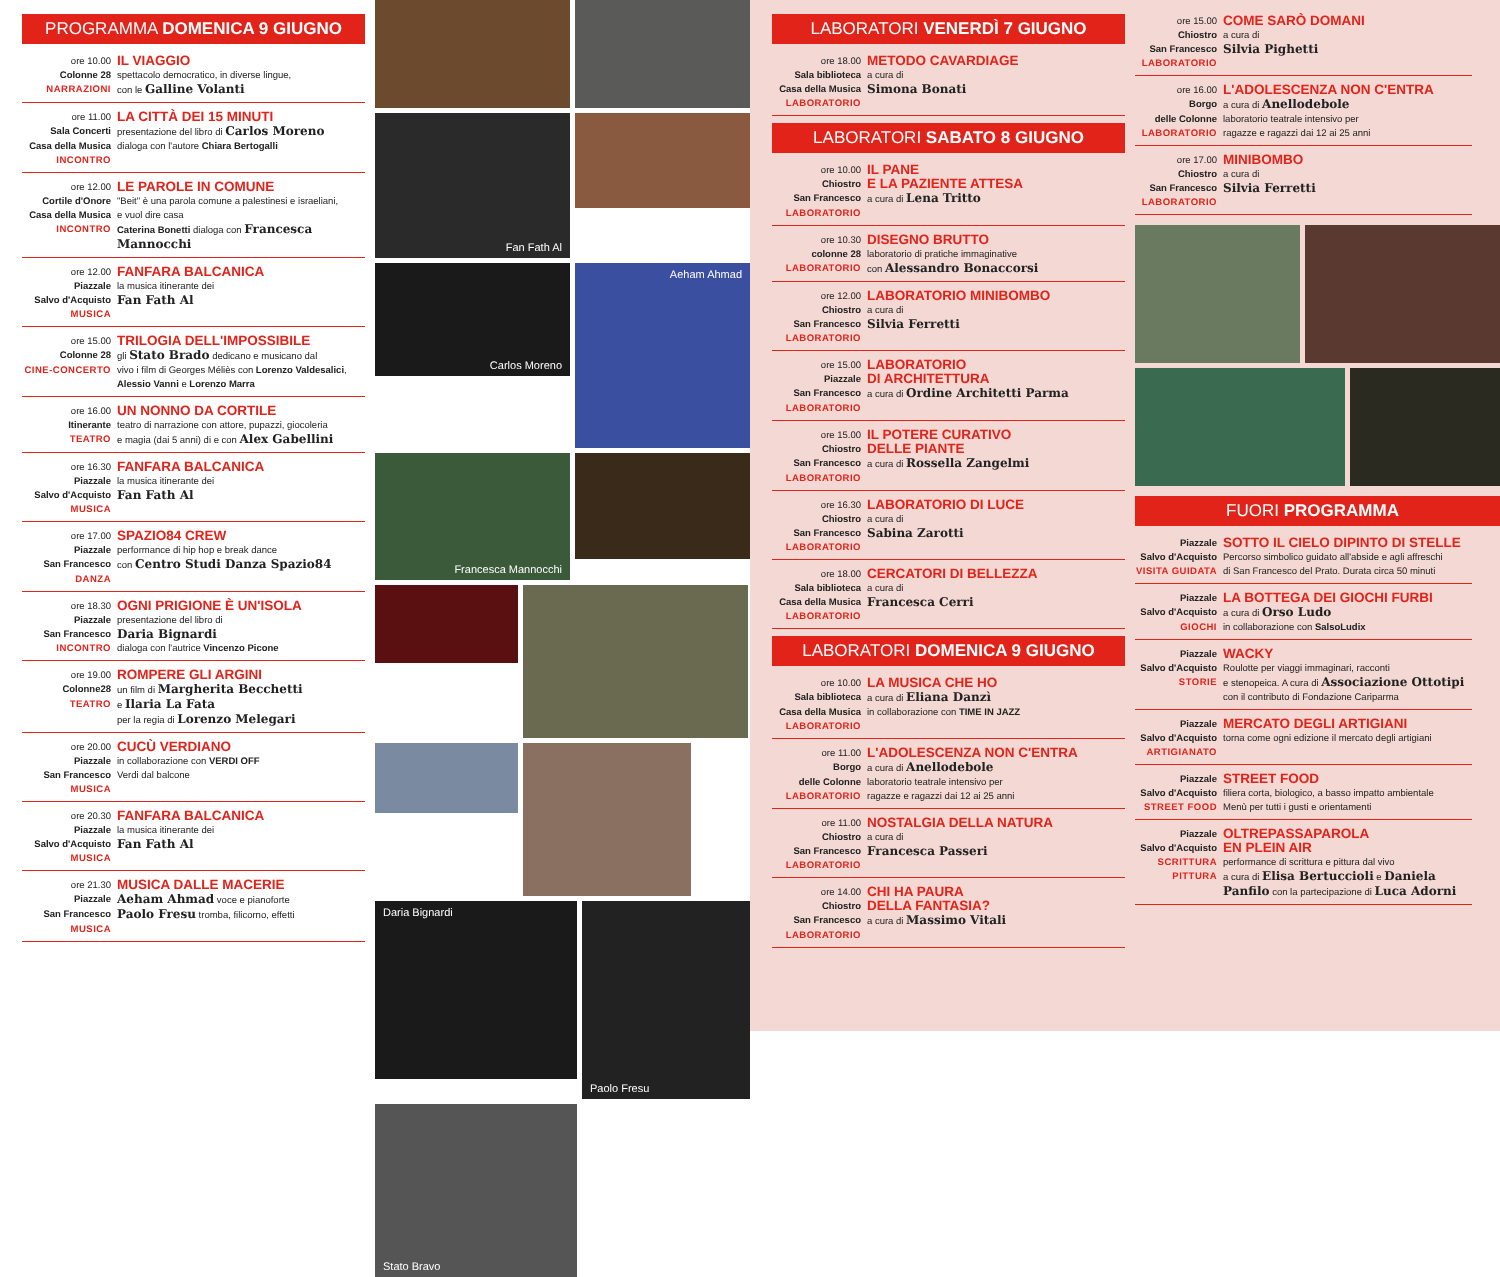PROGRAMMA DOMENICA 9 GIUGNO
ore 10.00 IL VIAGGIO
Colonne 28 spettacolo democratico, in diverse lingue,
NARRAZIONI con le Galline Volanti
ore 11.00 LA CITTÀ DEI 15 MINUTI
Sala Concerti presentazione del libro di Carlos Moreno
Casa della Musica dialoga con l'autore Chiara Bertogalli
INCONTRO
ore 12.00 LE PAROLE IN COMUNE
Cortile d'Onore "Beit" è una parola comune a palestinesi e israeliani,
Casa della Musica e vuol dire casa
INCONTRO Caterina Bonetti dialoga con Francesca Mannocchi
ore 12.00 FANFARA BALCANICA
Piazzale la musica itinerante dei
Salvo d'Acquisto Fan Fath Al
MUSICA
ore 15.00 TRILOGIA DELL'IMPOSSIBILE
Colonne 28 gli Stato Brado dedicano e musicano dal
CINE-CONCERTO vivo i film di Georges Méliès con Lorenzo Valdesalici, Alessio Vanni e Lorenzo Marra
ore 16.00 UN NONNO DA CORTILE
Itinerante teatro di narrazione con attore, pupazzi, giocoleria
TEATRO e magia (dai 5 anni) di e con Alex Gabellini
ore 16.30 FANFARA BALCANICA
Piazzale la musica itinerante dei
Salvo d'Acquisto Fan Fath Al
MUSICA
ore 17.00 SPAZIO84 CREW
Piazzale performance di hip hop e break dance
San Francesco con Centro Studi Danza Spazio84
DANZA
ore 18.30 OGNI PRIGIONE È UN'ISOLA
Piazzale presentazione del libro di
San Francesco Daria Bignardi
INCONTRO dialoga con l'autrice Vincenzo Picone
ore 19.00 ROMPERE GLI ARGINI
Colonne28 un film di Margherita Becchetti
TEATRO e Ilaria La Fata
per la regia di Lorenzo Melegari
ore 20.00 CUCÙ VERDIANO
Piazzale in collaborazione con VERDI OFF
San Francesco Verdi dal balcone
MUSICA
ore 20.30 FANFARA BALCANICA
Piazzale la musica itinerante dei
Salvo d'Acquisto Fan Fath Al
MUSICA
ore 21.30 MUSICA DALLE MACERIE
Piazzale Aeham Ahmad voce e pianoforte
San Francesco Paolo Fresu tromba, filicorno, effetti
MUSICA
Fan Fath Al
Carlos Moreno
Aeham Ahmad
Francesca Mannocchi
Daria Bignardi
Paolo Fresu
Stato Bravo
LABORATORI VENERDÌ 7 GIUGNO
ore 18.00 METODO CAVARDIAGE
Sala biblioteca a cura di
Casa della Musica Simona Bonati
LABORATORIO
LABORATORI SABATO 8 GIUGNO
ore 10.00 IL PANE
Chiostro E LA PAZIENTE ATTESA
San Francesco a cura di Lena Tritto
LABORATORIO
ore 10.30 DISEGNO BRUTTO
colonne 28 laboratorio di pratiche immaginative
LABORATORIO con Alessandro Bonaccorsi
ore 12.00 LABORATORIO MINIBOMBO
Chiostro a cura di
San Francesco Silvia Ferretti
LABORATORIO
ore 15.00 LABORATORIO
Piazzale DI ARCHITETTURA
San Francesco a cura di Ordine Architetti Parma
LABORATORIO
ore 15.00 IL POTERE CURATIVO
Chiostro DELLE PIANTE
San Francesco a cura di Rossella Zangelmi
LABORATORIO
ore 16.30 LABORATORIO DI LUCE
Chiostro a cura di
San Francesco Sabina Zarotti
LABORATORIO
ore 18.00 CERCATORI DI BELLEZZA
Sala biblioteca a cura di
Casa della Musica Francesca Cerri
LABORATORIO
LABORATORI DOMENICA 9 GIUGNO
ore 10.00 LA MUSICA CHE HO
Sala biblioteca a cura di Eliana Danzì
Casa della Musica in collaborazione con TIME IN JAZZ
LABORATORIO
ore 11.00 L'ADOLESCENZA NON C'ENTRA
Borgo a cura di Anellodebole
delle Colonne laboratorio teatrale intensivo per
LABORATORIO ragazze e ragazzi dai 12 ai 25 anni
ore 11.00 NOSTALGIA DELLA NATURA
Chiostro a cura di
San Francesco Francesca Passeri
LABORATORIO
ore 14.00 CHI HA PAURA
Chiostro DELLA FANTASIA?
San Francesco a cura di Massimo Vitali
LABORATORIO
ore 15.00 COME SARÒ DOMANI
Chiostro a cura di
San Francesco Silvia Pighetti
LABORATORIO
ore 16.00 L'ADOLESCENZA NON C'ENTRA
Borgo a cura di Anellodebole
delle Colonne laboratorio teatrale intensivo per
LABORATORIO ragazze e ragazzi dai 12 ai 25 anni
ore 17.00 MINIBOMBO
Chiostro a cura di
San Francesco Silvia Ferretti
LABORATORIO
FUORI PROGRAMMA
Piazzale SOTTO IL CIELO DIPINTO DI STELLE
Salvo d'Acquisto Percorso simbolico guidato all'abside e agli affreschi
VISITA GUIDATA di San Francesco del Prato. Durata circa 50 minuti
Piazzale LA BOTTEGA DEI GIOCHI FURBI
Salvo d'Acquisto a cura di Orso Ludo
GIOCHI in collaborazione con SalsoLudix
Piazzale WACKY
Salvo d'Acquisto Roulotte per viaggi immaginari, racconti
STORIE e stenopeica. A cura di Associazione Ottotipi con il contributo di Fondazione Cariparma
Piazzale MERCATO DEGLI ARTIGIANI
Salvo d'Acquisto torna come ogni edizione il mercato degli artigiani
ARTIGIANATO
Piazzale STREET FOOD
Salvo d'Acquisto filiera corta, biologico, a basso impatto ambientale
STREET FOOD Menù per tutti i gusti e orientamenti
Piazzale OLTREPASSAPAROLA
Salvo d'Acquisto EN PLEIN AIR
SCRITTURA performance di scrittura e pittura dal vivo
PITTURA a cura di Elisa Bertuccioli e Daniela Panfilo con la partecipazione di Luca Adorni